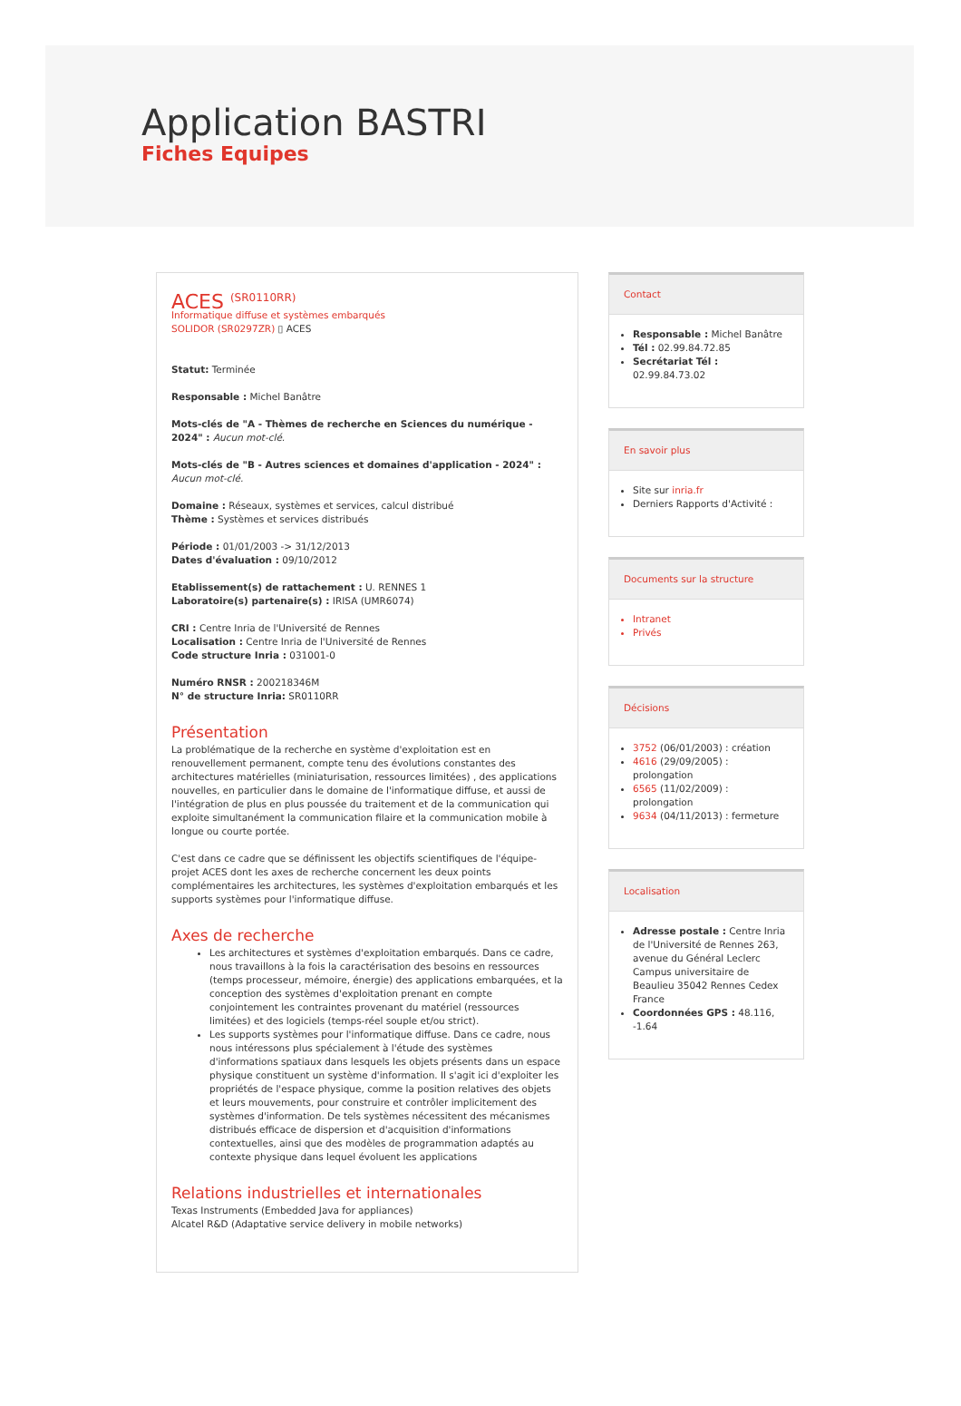Application BASTRI
Fiches Equipes
ACES <sup>(SR0110RR)</sup>
Informatique diffuse et systèmes embarqués
SOLIDOR (SR0297ZR) ▯ ACES
Statut: Terminée
Responsable : Michel Banâtre
Mots-clés de "A - Thèmes de recherche en Sciences du numérique - 2024" : Aucun mot-clé.
Mots-clés de "B - Autres sciences et domaines d'application - 2024" : Aucun mot-clé.
Domaine : Réseaux, systèmes et services, calcul distribué
Thème : Systèmes et services distribués
Période : 01/01/2003 -> 31/12/2013
Dates d'évaluation : 09/10/2012
Etablissement(s) de rattachement : U. RENNES 1
Laboratoire(s) partenaire(s) : IRISA (UMR6074)
CRI : Centre Inria de l'Université de Rennes
Localisation : Centre Inria de l'Université de Rennes
Code structure Inria : 031001-0
Numéro RNSR : 200218346M
N° de structure Inria: SR0110RR
Présentation
La problématique de la recherche en système d'exploitation est en renouvellement permanent, compte tenu des évolutions constantes des architectures matérielles (miniaturisation, ressources limitées) , des applications nouvelles, en particulier dans le domaine de l'informatique diffuse, et aussi de l'intégration de plus en plus poussée du traitement et de la communication qui exploite simultanément la communication filaire et la communication mobile à longue ou courte portée.
C'est dans ce cadre que se définissent les objectifs scientifiques de l'équipe-projet ACES dont les axes de recherche concernent les deux points complémentaires les architectures, les systèmes d'exploitation embarqués et les supports systèmes pour l'informatique diffuse.
Axes de recherche
Les architectures et systèmes d'exploitation embarqués. Dans ce cadre, nous travaillons à la fois la caractérisation des besoins en ressources (temps processeur, mémoire, énergie) des applications embarquées, et la conception des systèmes d'exploitation prenant en compte conjointement les contraintes provenant du matériel (ressources limitées) et des logiciels (temps-réel souple et/ou strict).
Les supports systèmes pour l'informatique diffuse. Dans ce cadre, nous nous intéressons plus spécialement à l'étude des systèmes d'informations spatiaux dans lesquels les objets présents dans un espace physique constituent un système d'information. Il s'agit ici d'exploiter les propriétés de l'espace physique, comme la position relatives des objets et leurs mouvements, pour construire et contrôler implicitement des systèmes d'information. De tels systèmes nécessitent des mécanismes distribués efficace de dispersion et d'acquisition d'informations contextuelles, ainsi que des modèles de programmation adaptés au contexte physique dans lequel évoluent les applications
Relations industrielles et internationales
Texas Instruments (Embedded Java for appliances)
Alcatel R&D (Adaptative service delivery in mobile networks)
Contact
Responsable : Michel Banâtre
Tél : 02.99.84.72.85
Secrétariat Tél : 02.99.84.73.02
En savoir plus
Site sur inria.fr
Derniers Rapports d'Activité :
Documents sur la structure
Intranet
Privés
Décisions
3752 (06/01/2003) : création
4616 (29/09/2005) : prolongation
6565 (11/02/2009) : prolongation
9634 (04/11/2013) : fermeture
Localisation
Adresse postale : Centre Inria de l'Université de Rennes 263, avenue du Général Leclerc Campus universitaire de Beaulieu 35042 Rennes Cedex France
Coordonnées GPS : 48.116, -1.64